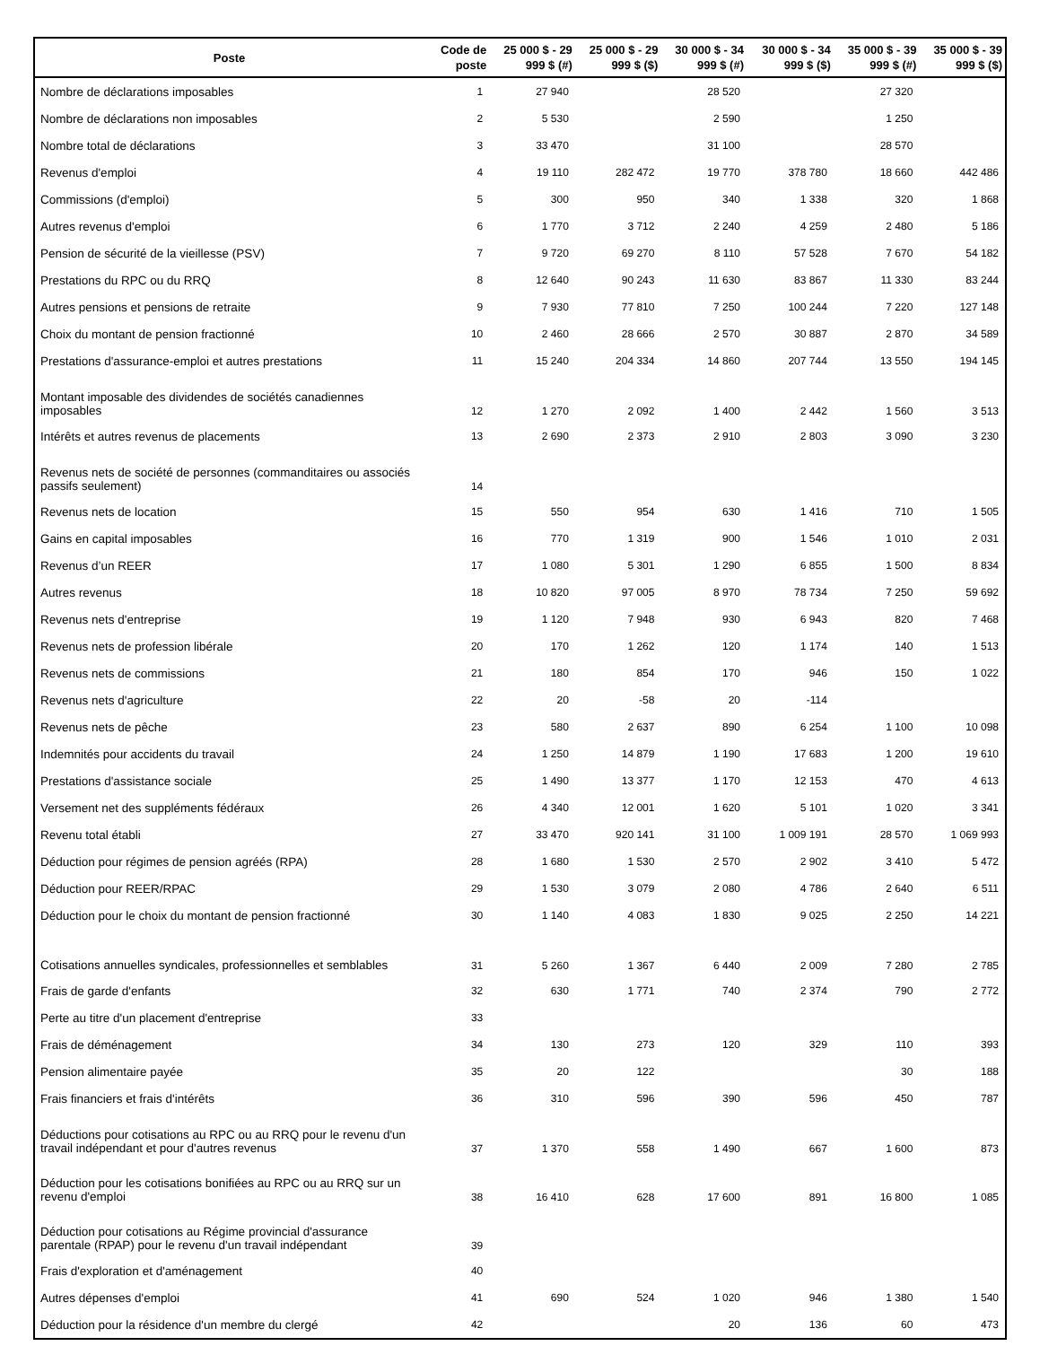| Poste | Code de poste | 25 000 $ - 29 999 $ (#) | 25 000 $ - 29 999 $ ($) | 30 000 $ - 34 999 $ (#) | 30 000 $ - 34 999 $ ($) | 35 000 $ - 39 999 $ (#) | 35 000 $ - 39 999 $ ($) |
| --- | --- | --- | --- | --- | --- | --- | --- |
| Nombre de déclarations imposables | 1 | 27 940 | | 28 520 | | 27 320 | |
| Nombre de déclarations non imposables | 2 | 5 530 | | 2 590 | | 1 250 | |
| Nombre total de déclarations | 3 | 33 470 | | 31 100 | | 28 570 | |
| Revenus d'emploi | 4 | 19 110 | 282 472 | 19 770 | 378 780 | 18 660 | 442 486 |
| Commissions (d'emploi) | 5 | 300 | 950 | 340 | 1 338 | 320 | 1 868 |
| Autres revenus d'emploi | 6 | 1 770 | 3 712 | 2 240 | 4 259 | 2 480 | 5 186 |
| Pension de sécurité de la vieillesse (PSV) | 7 | 9 720 | 69 270 | 8 110 | 57 528 | 7 670 | 54 182 |
| Prestations du RPC ou du RRQ | 8 | 12 640 | 90 243 | 11 630 | 83 867 | 11 330 | 83 244 |
| Autres pensions et pensions de retraite | 9 | 7 930 | 77 810 | 7 250 | 100 244 | 7 220 | 127 148 |
| Choix du montant de pension fractionné | 10 | 2 460 | 28 666 | 2 570 | 30 887 | 2 870 | 34 589 |
| Prestations d'assurance-emploi et autres prestations | 11 | 15 240 | 204 334 | 14 860 | 207 744 | 13 550 | 194 145 |
| Montant imposable des dividendes de sociétés canadiennes imposables | 12 | 1 270 | 2 092 | 1 400 | 2 442 | 1 560 | 3 513 |
| Intérêts et autres revenus de placements | 13 | 2 690 | 2 373 | 2 910 | 2 803 | 3 090 | 3 230 |
| Revenus nets de société de personnes (commanditaires ou associés passifs seulement) | 14 | | | | | | |
| Revenus nets de location | 15 | 550 | 954 | 630 | 1 416 | 710 | 1 505 |
| Gains en capital imposables | 16 | 770 | 1 319 | 900 | 1 546 | 1 010 | 2 031 |
| Revenus d’un REER | 17 | 1 080 | 5 301 | 1 290 | 6 855 | 1 500 | 8 834 |
| Autres revenus | 18 | 10 820 | 97 005 | 8 970 | 78 734 | 7 250 | 59 692 |
| Revenus nets d'entreprise | 19 | 1 120 | 7 948 | 930 | 6 943 | 820 | 7 468 |
| Revenus nets de profession libérale | 20 | 170 | 1 262 | 120 | 1 174 | 140 | 1 513 |
| Revenus nets de commissions | 21 | 180 | 854 | 170 | 946 | 150 | 1 022 |
| Revenus nets d'agriculture | 22 | 20 | -58 | 20 | -114 | | |
| Revenus nets de pêche | 23 | 580 | 2 637 | 890 | 6 254 | 1 100 | 10 098 |
| Indemnités pour accidents du travail | 24 | 1 250 | 14 879 | 1 190 | 17 683 | 1 200 | 19 610 |
| Prestations d'assistance sociale | 25 | 1 490 | 13 377 | 1 170 | 12 153 | 470 | 4 613 |
| Versement net des suppléments fédéraux | 26 | 4 340 | 12 001 | 1 620 | 5 101 | 1 020 | 3 341 |
| Revenu total établi | 27 | 33 470 | 920 141 | 31 100 | 1 009 191 | 28 570 | 1 069 993 |
| Déduction pour régimes de pension agréés (RPA) | 28 | 1 680 | 1 530 | 2 570 | 2 902 | 3 410 | 5 472 |
| Déduction pour REER/RPAC | 29 | 1 530 | 3 079 | 2 080 | 4 786 | 2 640 | 6 511 |
| Déduction pour le choix du montant de pension fractionné | 30 | 1 140 | 4 083 | 1 830 | 9 025 | 2 250 | 14 221 |
| Cotisations annuelles syndicales, professionnelles et semblables | 31 | 5 260 | 1 367 | 6 440 | 2 009 | 7 280 | 2 785 |
| Frais de garde d'enfants | 32 | 630 | 1 771 | 740 | 2 374 | 790 | 2 772 |
| Perte au titre d'un placement d'entreprise | 33 | | | | | | |
| Frais de déménagement | 34 | 130 | 273 | 120 | 329 | 110 | 393 |
| Pension alimentaire payée | 35 | 20 | 122 | | | 30 | 188 |
| Frais financiers et frais d'intérêts | 36 | 310 | 596 | 390 | 596 | 450 | 787 |
| Déductions pour cotisations au RPC ou au RRQ pour le revenu d'un travail indépendant et pour d'autres revenus | 37 | 1 370 | 558 | 1 490 | 667 | 1 600 | 873 |
| Déduction pour les cotisations bonifiées au RPC ou au RRQ sur un revenu d'emploi | 38 | 16 410 | 628 | 17 600 | 891 | 16 800 | 1 085 |
| Déduction pour cotisations au Régime provincial d'assurance parentale (RPAP) pour le revenu d'un travail indépendant | 39 | | | | | | |
| Frais d'exploration et d'aménagement | 40 | | | | | | |
| Autres dépenses d'emploi | 41 | 690 | 524 | 1 020 | 946 | 1 380 | 1 540 |
| Déduction pour la résidence d'un membre du clergé | 42 | | | 20 | 136 | 60 | 473 |